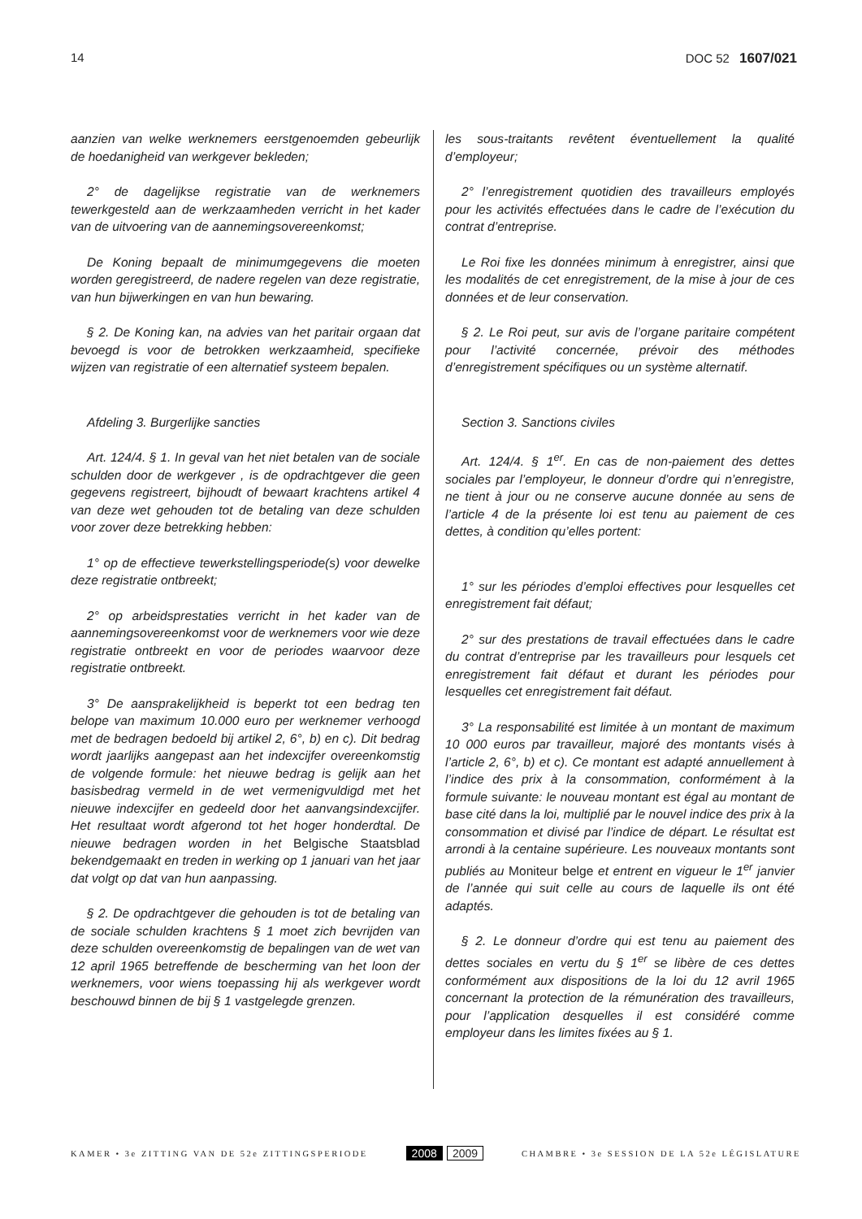14 DOC 52 1607/021
aanzien van welke werknemers eerstgenoemden gebeurlijk de hoedanigheid van werkgever bekleden;
2° de dagelijkse registratie van de werknemers tewerkgesteld aan de werkzaamheden verricht in het kader van de uitvoering van de aannemingsovereenkomst;
De Koning bepaalt de minimumgegevens die moeten worden geregistreerd, de nadere regelen van deze registratie, van hun bijwerkingen en van hun bewaring.
§ 2. De Koning kan, na advies van het paritair orgaan dat bevoegd is voor de betrokken werkzaamheid, specifieke wijzen van registratie of een alternatief systeem bepalen.
Afdeling 3. Burgerlijke sancties
Art. 124/4. § 1. In geval van het niet betalen van de sociale schulden door de werkgever , is de opdrachtgever die geen gegevens registreert, bijhoudt of bewaart krachtens artikel 4 van deze wet gehouden tot de betaling van deze schulden voor zover deze betrekking hebben:
1° op de effectieve tewerkstellingsperiode(s) voor dewelke deze registratie ontbreekt;
2° op arbeidsprestaties verricht in het kader van de aannemingsovereenkomst voor de werknemers voor wie deze registratie ontbreekt en voor de periodes waarvoor deze registratie ontbreekt.
3° De aansprakelijkheid is beperkt tot een bedrag ten belope van maximum 10.000 euro per werknemer verhoogd met de bedragen bedoeld bij artikel 2, 6°, b) en c). Dit bedrag wordt jaarlijks aangepast aan het indexcijfer overeenkomstig de volgende formule: het nieuwe bedrag is gelijk aan het basisbedrag vermeld in de wet vermenigvuldigd met het nieuwe indexcijfer en gedeeld door het aanvangsindexcijfer. Het resultaat wordt afgerond tot het hoger honderdtal. De nieuwe bedragen worden in het Belgische Staatsblad bekendgemaakt en treden in werking op 1 januari van het jaar dat volgt op dat van hun aanpassing.
§ 2. De opdrachtgever die gehouden is tot de betaling van de sociale schulden krachtens § 1 moet zich bevrijden van deze schulden overeenkomstig de bepalingen van de wet van 12 april 1965 betreffende de bescherming van het loon der werknemers, voor wiens toepassing hij als werkgever wordt beschouwd binnen de bij § 1 vastgelegde grenzen.
les sous-traitants revêtent éventuellement la qualité d’employeur;
2° l’enregistrement quotidien des travailleurs employés pour les activités effectuées dans le cadre de l’exécution du contrat d’entreprise.
Le Roi fixe les données minimum à enregistrer, ainsi que les modalités de cet enregistrement, de la mise à jour de ces données et de leur conservation.
§ 2. Le Roi peut, sur avis de l’organe paritaire compétent pour l’activité concernée, prévoir des méthodes d’enregistrement spécifiques ou un système alternatif.
Section 3. Sanctions civiles
Art. 124/4. § 1<sup>er</sup>. En cas de non-paiement des dettes sociales par l’employeur, le donneur d’ordre qui n’enregistre, ne tient à jour ou ne conserve aucune donnée au sens de l’article 4 de la présente loi est tenu au paiement de ces dettes, à condition qu’elles portent:
1° sur les périodes d’emploi effectives pour lesquelles cet enregistrement fait défaut;
2° sur des prestations de travail effectuées dans le cadre du contrat d’entreprise par les travailleurs pour lesquels cet enregistrement fait défaut et durant les périodes pour lesquelles cet enregistrement fait défaut.
3° La responsabilité est limitée à un montant de maximum 10 000 euros par travailleur, majoré des montants visés à l’article 2, 6°, b) et c). Ce montant est adapté annuellement à l’indice des prix à la consommation, conformément à la formule suivante: le nouveau montant est égal au montant de base cité dans la loi, multiplié par le nouvel indice des prix à la consommation et divisé par l’indice de départ. Le résultat est arrondi à la centaine supérieure. Les nouveaux montants sont publiés au Moniteur belge et entrent en vigueur le 1<sup>er</sup> janvier de l’année qui suit celle au cours de laquelle ils ont été adaptés.
§ 2. Le donneur d’ordre qui est tenu au paiement des dettes sociales en vertu du § 1<sup>er</sup> se libère de ces dettes conformément aux dispositions de la loi du 12 avril 1965 concernant la protection de la rémunération des travailleurs, pour l’application desquelles il est considéré comme employeur dans les limites fixées au § 1.
KAMER • 3e ZITTING VAN DE 52e ZITTINGSPERIODE 2008 2009 CHAMBRE • 3e SESSION DE LA 52e LÉGISLATURE